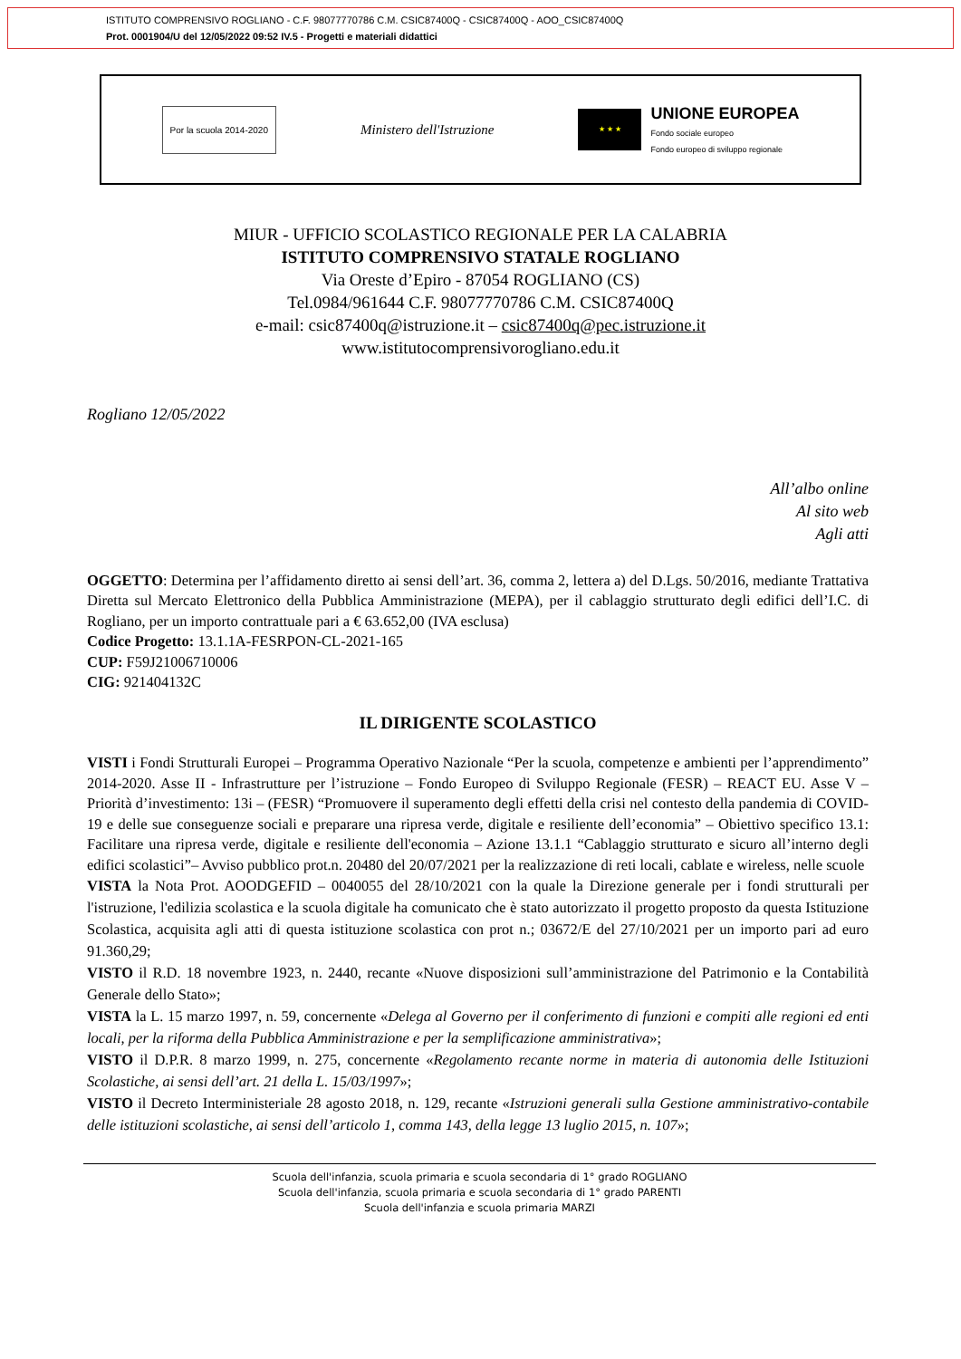ISTITUTO COMPRENSIVO ROGLIANO - C.F. 98077770786 C.M. CSIC87400Q - CSIC87400Q - AOO_CSIC87400Q
Prot. 0001904/U del 12/05/2022 09:52 IV.5 - Progetti e materiali didattici
Por la scuola 2014-2020
Ministero dell'Istruzione
★ ★ ★
UNIONE EUROPEA
Fondo sociale europeo
Fondo europeo di sviluppo regionale
MIUR - UFFICIO SCOLASTICO REGIONALE PER LA CALABRIA
ISTITUTO COMPRENSIVO STATALE ROGLIANO
Via Oreste d’Epiro - 87054 ROGLIANO (CS)
Tel.0984/961644 C.F. 98077770786 C.M. CSIC87400Q
e-mail: csic87400q@istruzione.it – csic87400q@pec.istruzione.it
www.istitutocomprensivorogliano.edu.it
Rogliano 12/05/2022
All’albo online
Al sito web
Agli atti
OGGETTO: Determina per l’affidamento diretto ai sensi dell’art. 36, comma 2, lettera a) del D.Lgs. 50/2016, mediante Trattativa Diretta sul Mercato Elettronico della Pubblica Amministrazione (MEPA), per il cablaggio strutturato degli edifici dell’I.C. di Rogliano, per un importo contrattuale pari a € 63.652,00 (IVA esclusa)
Codice Progetto: 13.1.1A-FESRPON-CL-2021-165
CUP: F59J21006710006
CIG: 921404132C
IL DIRIGENTE SCOLASTICO
VISTI i Fondi Strutturali Europei – Programma Operativo Nazionale “Per la scuola, competenze e ambienti per l’apprendimento” 2014-2020. Asse II - Infrastrutture per l’istruzione – Fondo Europeo di Sviluppo Regionale (FESR) – REACT EU. Asse V – Priorità d’investimento: 13i – (FESR) “Promuovere il superamento degli effetti della crisi nel contesto della pandemia di COVID-19 e delle sue conseguenze sociali e preparare una ripresa verde, digitale e resiliente dell’economia” – Obiettivo specifico 13.1: Facilitare una ripresa verde, digitale e resiliente dell'economia – Azione 13.1.1 “Cablaggio strutturato e sicuro all’interno degli edifici scolastici”– Avviso pubblico prot.n. 20480 del 20/07/2021 per la realizzazione di reti locali, cablate e wireless, nelle scuole
VISTA la Nota Prot. AOODGEFID – 0040055 del 28/10/2021 con la quale la Direzione generale per i fondi strutturali per l'istruzione, l'edilizia scolastica e la scuola digitale ha comunicato che è stato autorizzato il progetto proposto da questa Istituzione Scolastica, acquisita agli atti di questa istituzione scolastica con prot n.; 03672/E del 27/10/2021 per un importo pari ad euro 91.360,29;
VISTO il R.D. 18 novembre 1923, n. 2440, recante «Nuove disposizioni sull’amministrazione del Patrimonio e la Contabilità Generale dello Stato»;
VISTA la L. 15 marzo 1997, n. 59, concernente «Delega al Governo per il conferimento di funzioni e compiti alle regioni ed enti locali, per la riforma della Pubblica Amministrazione e per la semplificazione amministrativa»;
VISTO il D.P.R. 8 marzo 1999, n. 275, concernente «Regolamento recante norme in materia di autonomia delle Istituzioni Scolastiche, ai sensi dell’art. 21 della L. 15/03/1997»;
VISTO il Decreto Interministeriale 28 agosto 2018, n. 129, recante «Istruzioni generali sulla Gestione amministrativo-contabile delle istituzioni scolastiche, ai sensi dell’articolo 1, comma 143, della legge 13 luglio 2015, n. 107»;
Scuola dell'infanzia, scuola primaria e scuola secondaria di 1° grado ROGLIANO
Scuola dell'infanzia, scuola primaria e scuola secondaria di 1° grado PARENTI
Scuola dell'infanzia e scuola primaria MARZI